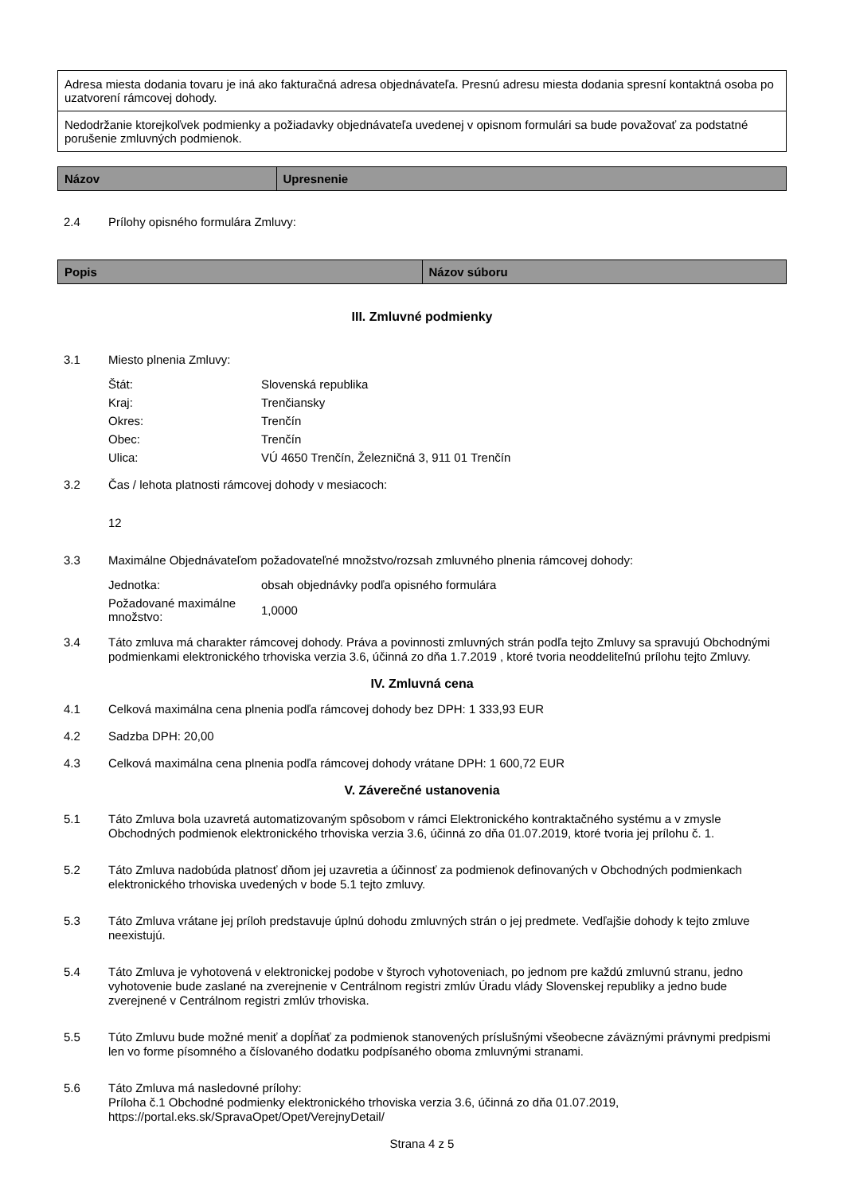| Adresa miesta dodania tovaru je iná ako fakturačná adresa objednávateľa. Presnú adresu miesta dodania spresní kontaktná osoba po uzatvorení rámcovej dohody. |
| Nedodržanie ktorejkoľvek podmienky a požiadavky objednávateľa uvedenej v opisnom formulári sa bude považovať za podstatné porušenie zmluvných podmienok. |
| Názov | Upresnenie |
| --- | --- |
2.4 Prílohy opisného formulára Zmluvy:
| Popis | Názov súboru |
| --- | --- |
III. Zmluvné podmienky
3.1 Miesto plnenia Zmluvy:
| Štát: | Slovenská republika |
| Kraj: | Trenčiansky |
| Okres: | Trenčín |
| Obec: | Trenčín |
| Ulica: | VÚ 4650 Trenčín, Železničná 3, 911 01 Trenčín |
3.2 Čas / lehota platnosti rámcovej dohody v mesiacoch:
12
3.3 Maximálne Objednávateľom požadovateľné množstvo/rozsah zmluvného plnenia rámcovej dohody:
| Jednotka: | obsah objednávky podľa opisného formulára |
| Požadované maximálne množstvo: | 1,0000 |
3.4 Táto zmluva má charakter rámcovej dohody. Práva a povinnosti zmluvných strán podľa tejto Zmluvy sa spravujú Obchodnými podmienkami elektronického trhoviska verzia 3.6, účinná zo dňa 1.7.2019 , ktoré tvoria neoddeliteľnú prílohu tejto Zmluvy.
IV. Zmluvná cena
4.1 Celková maximálna cena plnenia podľa rámcovej dohody bez DPH: 1 333,93 EUR
4.2 Sadzba DPH: 20,00
4.3 Celková maximálna cena plnenia podľa rámcovej dohody vrátane DPH: 1 600,72 EUR
V. Záverečné ustanovenia
5.1 Táto Zmluva bola uzavretá automatizovaným spôsobom v rámci Elektronického kontraktačného systému a v zmysle Obchodných podmienok elektronického trhoviska verzia 3.6, účinná zo dňa 01.07.2019, ktoré tvoria jej prílohu č. 1.
5.2 Táto Zmluva nadobúda platnosť dňom jej uzavretia a účinnosť za podmienok definovaných v Obchodných podmienkach elektronického trhoviska uvedených v bode 5.1 tejto zmluvy.
5.3 Táto Zmluva vrátane jej príloh predstavuje úplnú dohodu zmluvných strán o jej predmete. Vedľajšie dohody k tejto zmluve neexistujú.
5.4 Táto Zmluva je vyhotovená v elektronickej podobe v štyroch vyhotoveniach, po jednom pre každú zmluvnú stranu, jedno vyhotovenie bude zaslané na zverejnenie v Centrálnom registri zmlúv Úradu vlády Slovenskej republiky a jedno bude zverejnené v Centrálnom registri zmlúv trhoviska.
5.5 Túto Zmluvu bude možné meniť a dopĺňať za podmienok stanovených príslušnými všeobecne záväznými právnymi predpismi len vo forme písomného a číslovaného dodatku podpísaného oboma zmluvnými stranami.
5.6 Táto Zmluva má nasledovné prílohy:
Príloha č.1 Obchodné podmienky elektronického trhoviska verzia 3.6, účinná zo dňa 01.07.2019, https://portal.eks.sk/SpravaOpet/Opet/VerejnyDetail/
Strana 4 z 5